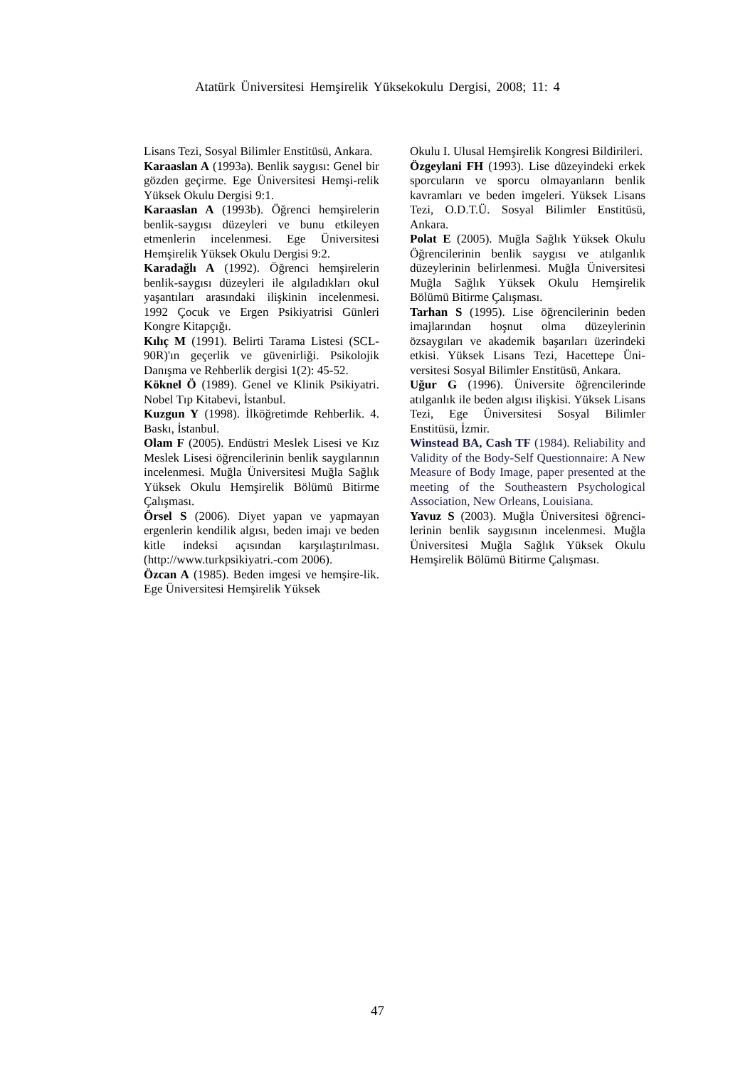Atatürk Üniversitesi Hemşirelik Yüksekokulu Dergisi, 2008; 11: 4
Lisans Tezi, Sosyal Bilimler Enstitüsü, Ankara.
Karaaslan A (1993a). Benlik saygısı: Genel bir gözden geçirme. Ege Üniversitesi Hemşi-relik Yüksek Okulu Dergisi 9:1.
Karaaslan A (1993b). Öğrenci hemşirelerin benlik-saygısı düzeyleri ve bunu etkileyen etmenlerin incelenmesi. Ege Üniversitesi Hemşirelik Yüksek Okulu Dergisi 9:2.
Karadağlı A (1992). Öğrenci hemşirelerin benlik-saygısı düzeyleri ile algıladıkları okul yaşantıları arasındaki ilişkinin incelenmesi. 1992 Çocuk ve Ergen Psikiyatrisi Günleri Kongre Kitapçığı.
Kılıç M (1991). Belirti Tarama Listesi (SCL-90R)'ın geçerlik ve güvenirliği. Psikolojik Danışma ve Rehberlik dergisi 1(2): 45-52.
Köknel Ö (1989). Genel ve Klinik Psikiyatri. Nobel Tıp Kitabevi, İstanbul.
Kuzgun Y (1998). İlköğretimde Rehberlik. 4. Baskı, İstanbul.
Olam F (2005). Endüstri Meslek Lisesi ve Kız Meslek Lisesi öğrencilerinin benlik saygılarının incelenmesi. Muğla Üniversitesi Muğla Sağlık Yüksek Okulu Hemşirelik Bölümü Bitirme Çalışması.
Örsel S (2006). Diyet yapan ve yapmayan ergenlerin kendilik algısı, beden imajı ve beden kitle indeksi açısından karşılaştırılması. (http://www.turkpsikiyatri.-com 2006).
Özcan A (1985). Beden imgesi ve hemşire-lik. Ege Üniversitesi Hemşirelik Yüksek
Okulu I. Ulusal Hemşirelik Kongresi Bildirileri.
Özgeylani FH (1993). Lise düzeyindeki erkek sporcuların ve sporcu olmayanların benlik kavramları ve beden imgeleri. Yüksek Lisans Tezi, O.D.T.Ü. Sosyal Bilimler Enstitüsü, Ankara.
Polat E (2005). Muğla Sağlık Yüksek Okulu Öğrencilerinin benlik saygısı ve atılganlık düzeylerinin belirlenmesi. Muğla Üniversitesi Muğla Sağlık Yüksek Okulu Hemşirelik Bölümü Bitirme Çalışması.
Tarhan S (1995). Lise öğrencilerinin beden imajlarından hoşnut olma düzeylerinin özsaygıları ve akademik başarıları üzerindeki etkisi. Yüksek Lisans Tezi, Hacettepe Üni-versitesi Sosyal Bilimler Enstitüsü, Ankara.
Uğur G (1996). Üniversite öğrencilerinde atılganlık ile beden algısı ilişkisi. Yüksek Lisans Tezi, Ege Üniversitesi Sosyal Bilimler Enstitüsü, İzmir.
Winstead BA, Cash TF (1984). Reliability and Validity of the Body-Self Questionnaire: A New Measure of Body Image, paper presented at the meeting of the Southeastern Psychological Association, New Orleans, Louisiana.
Yavuz S (2003). Muğla Üniversitesi öğrenci-lerinin benlik saygısının incelenmesi. Muğla Üniversitesi Muğla Sağlık Yüksek Okulu Hemşirelik Bölümü Bitirme Çalışması.
47